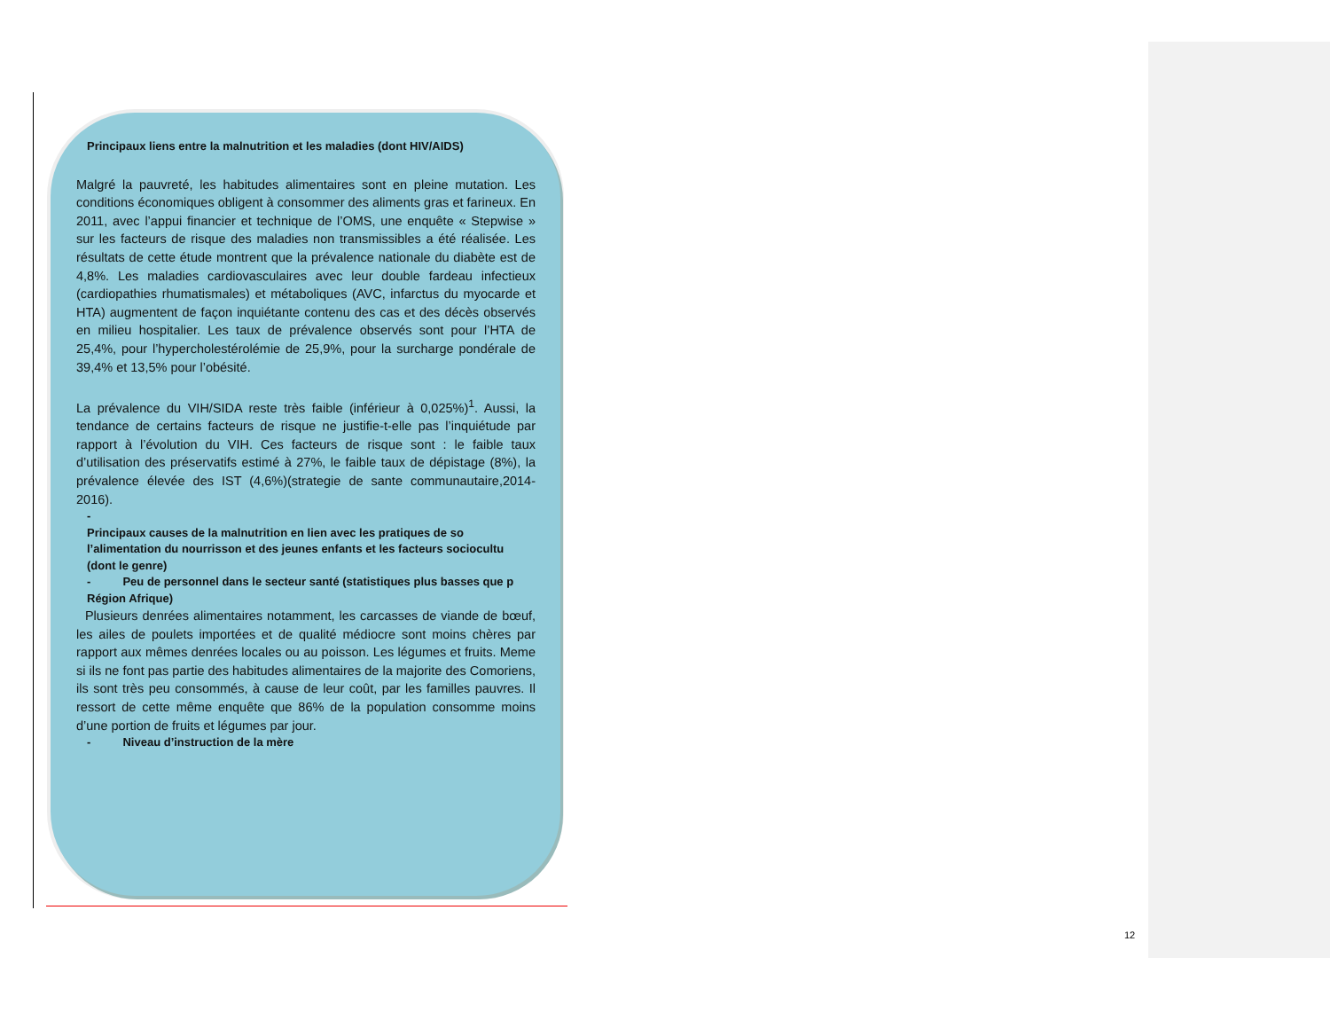Principaux liens entre la malnutrition et les maladies (dont HIV/AIDS)
Malgré la pauvreté, les habitudes alimentaires sont en pleine mutation. Les conditions économiques obligent à consommer des aliments gras et farineux. En 2011, avec l’appui financier et technique de l’OMS, une enquête « Stepwise » sur les facteurs de risque des maladies non transmissibles a été réalisée. Les résultats de cette étude montrent que la prévalence nationale du diabète est de 4,8%. Les maladies cardiovasculaires avec leur double fardeau infectieux (cardiopathies rhumatismales) et métaboliques (AVC, infarctus du myocarde et HTA) augmentent de façon inquiétante contenu des cas et des décès observés en milieu hospitalier. Les taux de prévalence observés sont pour l’HTA de 25,4%, pour l’hypercholestérolémie de 25,9%, pour la surcharge pondérale de 39,4% et 13,5% pour l’obésité.
La prévalence du VIH/SIDA reste très faible (inférieur à 0,025%)<sup>1</sup>. Aussi, la tendance de certains facteurs de risque ne justifie-t-elle pas l’inquiétude par rapport à l’évolution du VIH. Ces facteurs de risque sont : le faible taux d’utilisation des préservatifs estimé à 27%, le faible taux de dépistage (8%), la prévalence élevée des IST (4,6%)(strategie de sante communautaire,2014-2016).
-
Principaux causes de la malnutrition en lien avec les pratiques de so l’alimentation du nourrisson et des jeunes enfants et les facteurs sociocultu (dont le genre)
- Peu de personnel dans le secteur santé (statistiques plus basses que p Région Afrique)
Plusieurs denrées alimentaires notamment, les carcasses de viande de bœuf, les ailes de poulets importées et de qualité médiocre sont moins chères par rapport aux mêmes denrées locales ou au poisson. Les légumes et fruits. Meme si ils ne font pas partie des habitudes alimentaires de la majorite des Comoriens, ils sont très peu consommés, à cause de leur coût, par les familles pauvres. Il ressort de cette même enquête que 86% de la population consomme moins d’une portion de fruits et légumes par jour.
- Niveau d’instruction de la mère
12